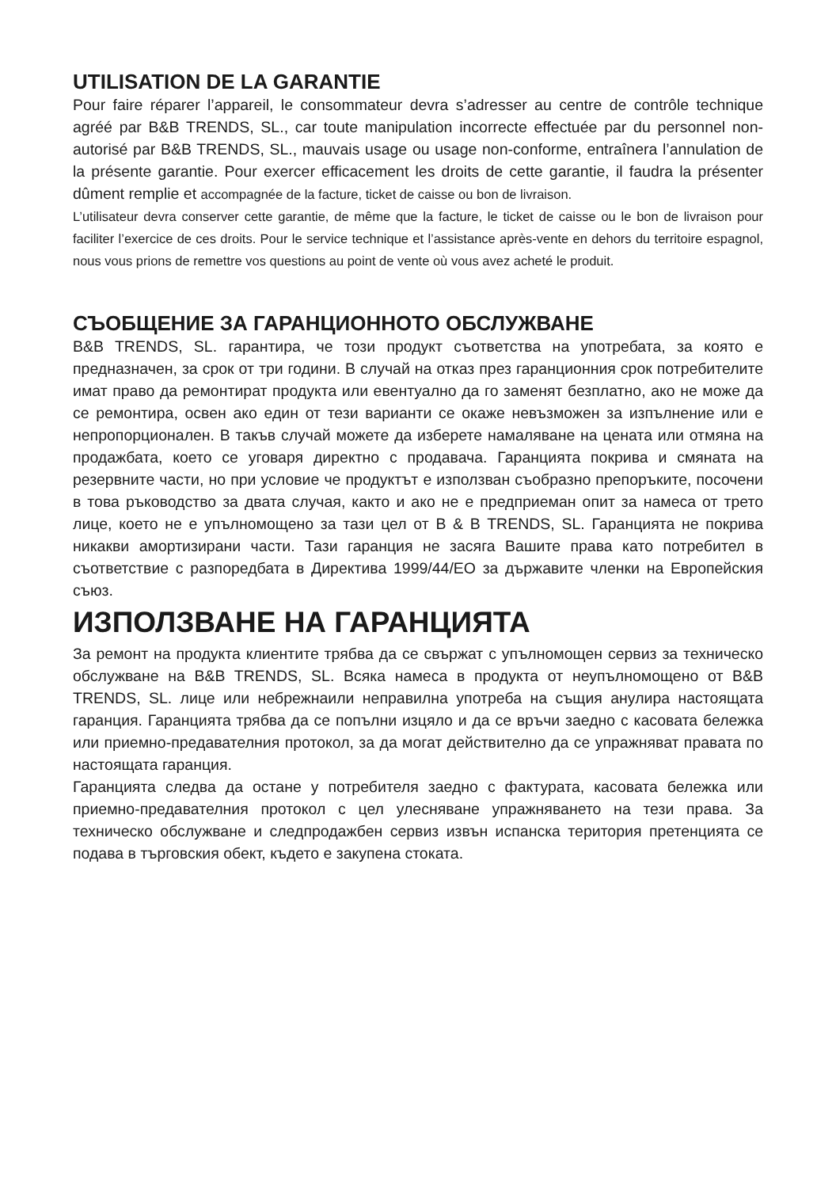UTILISATION DE LA GARANTIE
Pour faire réparer l’appareil, le consommateur devra s’adresser au centre de contrôle technique agréé par B&B TRENDS, SL., car toute manipulation incorrecte effectuée par du personnel non-autorisé par B&B TRENDS, SL., mauvais usage ou usage non-conforme, entraînera l’annulation de la présente garantie. Pour exercer efficacement les droits de cette garantie, il faudra la présenter dûment remplie et accompagnée de la facture, ticket de caisse ou bon de livraison.
L’utilisateur devra conserver cette garantie, de même que la facture, le ticket de caisse ou le bon de livraison pour faciliter l’exercice de ces droits. Pour le service technique et l’assistance après-vente en dehors du territoire espagnol, nous vous prions de remettre vos questions au point de vente où vous avez acheté le produit.
СЪОБЩЕНИЕ ЗА ГАРАНЦИОННОТО ОБСЛУЖВАНЕ
B&B TRENDS, SL. гарантира, че този продукт съответства на употребата, за която е предназначен, за срок от три години. В случай на отказ през гаранционния срок потребителите имат право да ремонтират продукта или евентуално да го заменят безплатно, ако не може да се ремонтира, освен ако един от тези варианти се окаже невъзможен за изпълнение или е непропорционален. В такъв случай можете да изберете намаляване на цената или отмяна на продажбата, което се уговаря директно с продавача. Гаранцията покрива и смяната на резервните части, но при условие че продуктът е използван съобразно препоръките, посочени в това ръководство за двата случая, както и ако не е предприеман опит за намеса от трето лице, което не е упълномощено за тази цел от B & B TRENDS, SL. Гаранцията не покрива никакви амортизирани части. Тази гаранция не засяга Вашите права като потребител в съответствие с разпоредбата в Директива 1999/44/ЕО за държавите членки на Европейския съюз.
ИЗПОЛЗВАНЕ НА ГАРАНЦИЯТА
За ремонт на продукта клиентите трябва да се свържат с упълномощен сервиз за техническо обслужване на B&B TRENDS, SL. Всяка намеса в продукта от неупълномощено от B&B TRENDS, SL. лице или небрежнаили неправилна употреба на същия анулира настоящата гаранция. Гаранцията трябва да се попълни изцяло и да се връчи заедно с касовата бележка или приемно-предавателния протокол, за да могат действително да се упражняват правата по настоящата гаранция.
Гаранцията следва да остане у потребителя заедно с фактурата, касовата бележка или приемно-предавателния протокол с цел улесняване упражняването на тези права. За техническо обслужване и следпродажбен сервиз извън испанска територия претенцията се подава в търговския обект, където е закупена стоката.